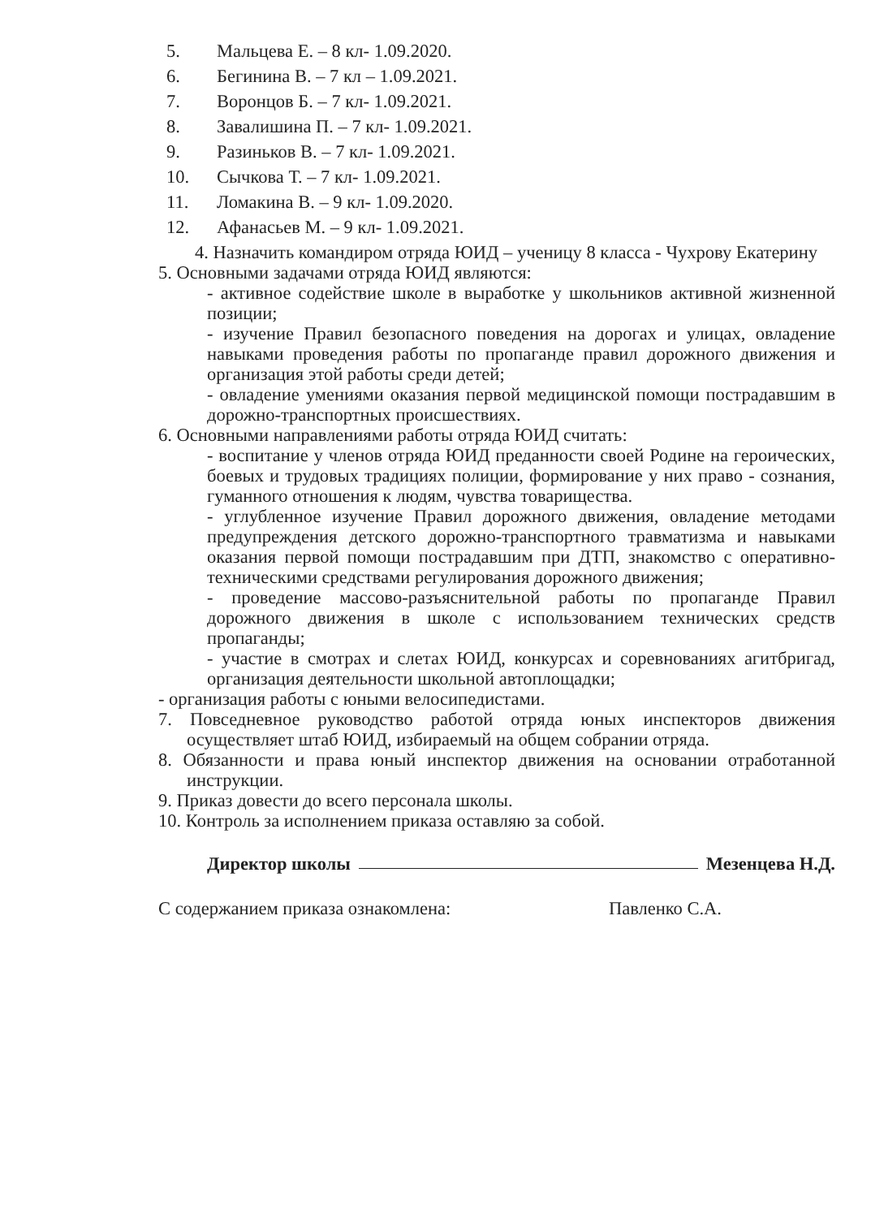5. Мальцева Е. – 8 кл- 1.09.2020.
6. Бегинина В. – 7 кл – 1.09.2021.
7. Воронцов Б. – 7 кл- 1.09.2021.
8. Завалишина П. – 7 кл- 1.09.2021.
9. Разиньков В. – 7 кл- 1.09.2021.
10. Сычкова Т. – 7 кл- 1.09.2021.
11. Ломакина В. – 9 кл- 1.09.2020.
12. Афанасьев М. – 9 кл- 1.09.2021.
4. Назначить командиром отряда ЮИД – ученицу 8 класса - Чухрову Екатерину
5. Основными задачами отряда ЮИД являются:
- активное содействие школе в выработке у школьников активной жизненной позиции;
- изучение Правил безопасного поведения на дорогах и улицах, овладение навыками проведения работы по пропаганде правил дорожного движения и организация этой работы среди детей;
- овладение умениями оказания первой медицинской помощи пострадавшим в дорожно-транспортных происшествиях.
6. Основными направлениями работы отряда ЮИД считать:
- воспитание у членов отряда ЮИД преданности своей Родине на героических, боевых и трудовых традициях полиции, формирование у них право - сознания, гуманного отношения к людям, чувства товарищества.
- углубленное изучение Правил дорожного движения, овладение методами предупреждения детского дорожно-транспортного травматизма и навыками оказания первой помощи пострадавшим при ДТП, знакомство с оперативно-техническими средствами регулирования дорожного движения;
- проведение массово-разъяснительной работы по пропаганде Правил дорожного движения в школе с использованием технических средств пропаганды;
- участие в смотрах и слетах ЮИД, конкурсах и соревнованиях агитбригад, организация деятельности школьной автоплощадки;
- организация работы с юными велосипедистами.
7. Повседневное руководство работой отряда юных инспекторов движения осуществляет штаб ЮИД, избираемый на общем собрании отряда.
8. Обязанности и права юный инспектор движения на основании отработанной инструкции.
9. Приказ довести до всего персонала школы.
10. Контроль за исполнением приказа оставляю за собой.
Директор школы Мезенцева Н.Д.
С содержанием приказа ознакомлена: Павленко С.А.